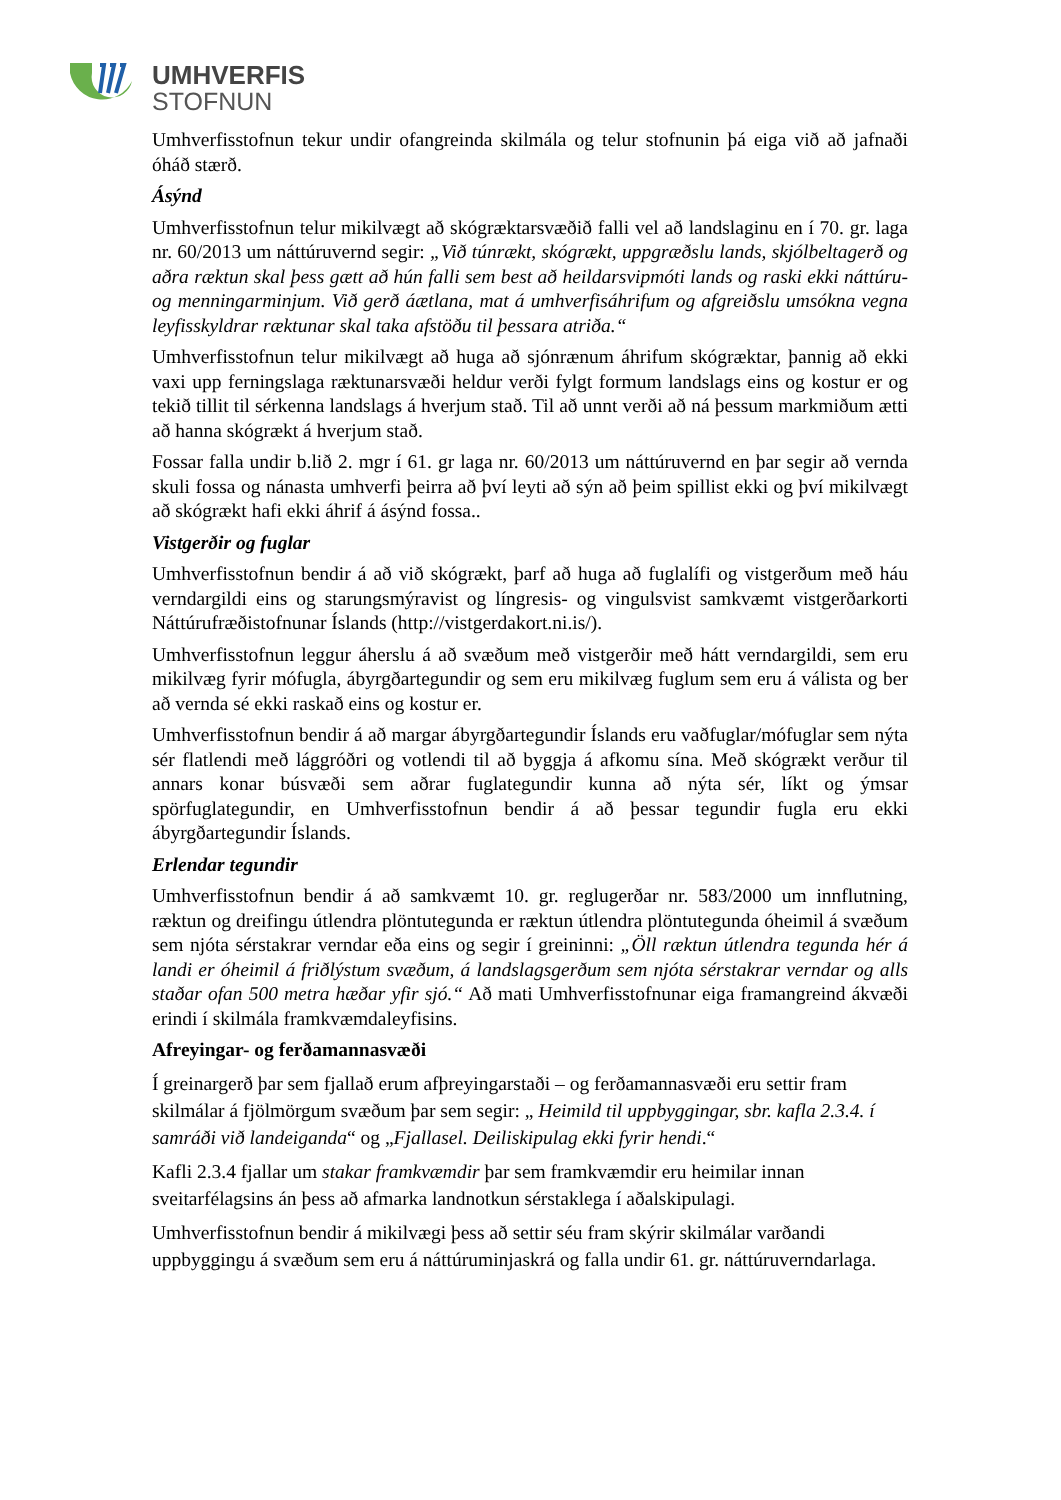UMHVERFIS
STOFNUN
Umhverfisstofnun tekur undir ofangreinda skilmála og telur stofnunin þá eiga við að jafnaði óháð stærð.
Ásýnd
Umhverfisstofnun telur mikilvægt að skógræktarsvæðið falli vel að landslaginu en í 70. gr. laga nr. 60/2013 um náttúruvernd segir: „Við túnrækt, skógrækt, uppgræðslu lands, skjólbeltagerð og aðra ræktun skal þess gætt að hún falli sem best að heildarsvipmóti lands og raski ekki náttúru- og menningarminjum. Við gerð áætlana, mat á umhverfisáhrifum og afgreiðslu umsókna vegna leyfisskyldrar ræktunar skal taka afstöðu til þessara atriða.“
Umhverfisstofnun telur mikilvægt að huga að sjónrænum áhrifum skógræktar, þannig að ekki vaxi upp ferningslaga ræktunarsvæði heldur verði fylgt formum landslags eins og kostur er og tekið tillit til sérkenna landslags á hverjum stað. Til að unnt verði að ná þessum markmiðum ætti að hanna skógrækt á hverjum stað.
Fossar falla undir b.lið 2. mgr í 61. gr laga nr. 60/2013 um náttúruvernd en þar segir að vernda skuli fossa og nánasta umhverfi þeirra að því leyti að sýn að þeim spillist ekki og því mikilvægt að skógrækt hafi ekki áhrif á ásýnd fossa..
Vistgerðir og fuglar
Umhverfisstofnun bendir á að við skógrækt, þarf að huga að fuglalífi og vistgerðum með háu verndargildi eins og starungsmýravist og língresis- og vingulsvist samkvæmt vistgerðarkorti Náttúrufræðistofnunar Íslands (http://vistgerdakort.ni.is/).
Umhverfisstofnun leggur áherslu á að svæðum með vistgerðir með hátt verndargildi, sem eru mikilvæg fyrir mófugla, ábyrgðartegundir og sem eru mikilvæg fuglum sem eru á válista og ber að vernda sé ekki raskað eins og kostur er.
Umhverfisstofnun bendir á að margar ábyrgðartegundir Íslands eru vaðfuglar/mófuglar sem nýta sér flatlendi með lággróðri og votlendi til að byggja á afkomu sína. Með skógrækt verður til annars konar búsvæði sem aðrar fuglategundir kunna að nýta sér, líkt og ýmsar spörfuglategundir, en Umhverfisstofnun bendir á að þessar tegundir fugla eru ekki ábyrgðartegundir Íslands.
Erlendar tegundir
Umhverfisstofnun bendir á að samkvæmt 10. gr. reglugerðar nr. 583/2000 um innflutning, ræktun og dreifingu útlendra plöntutegunda er ræktun útlendra plöntutegunda óheimil á svæðum sem njóta sérstakrar verndar eða eins og segir í greininni: „Öll ræktun útlendra tegunda hér á landi er óheimil á friðlýstum svæðum, á landslagsgerðum sem njóta sérstakrar verndar og alls staðar ofan 500 metra hæðar yfir sjó.“ Að mati Umhverfisstofnunar eiga framangreind ákvæði erindi í skilmála framkvæmdaleyfisins.
Afreyingar- og ferðamannasvæði
Í greinargerð þar sem fjallað erum afþreyingarstaði – og ferðamannasvæði eru settir fram skilmálar á fjölmörgum svæðum þar sem segir: „ Heimild til uppbyggingar, sbr. kafla 2.3.4. í samráði við landeiganda“ og „Fjallasel. Deiliskipulag ekki fyrir hendi.“
Kafli 2.3.4 fjallar um stakar framkvæmdir þar sem framkvæmdir eru heimilar innan sveitarfélagsins án þess að afmarka landnotkun sérstaklega í aðalskipulagi.
Umhverfisstofnun bendir á mikilvægi þess að settir séu fram skýrir skilmálar varðandi uppbyggingu á svæðum sem eru á náttúruminjaskrá og falla undir 61. gr. náttúruverndarlaga.